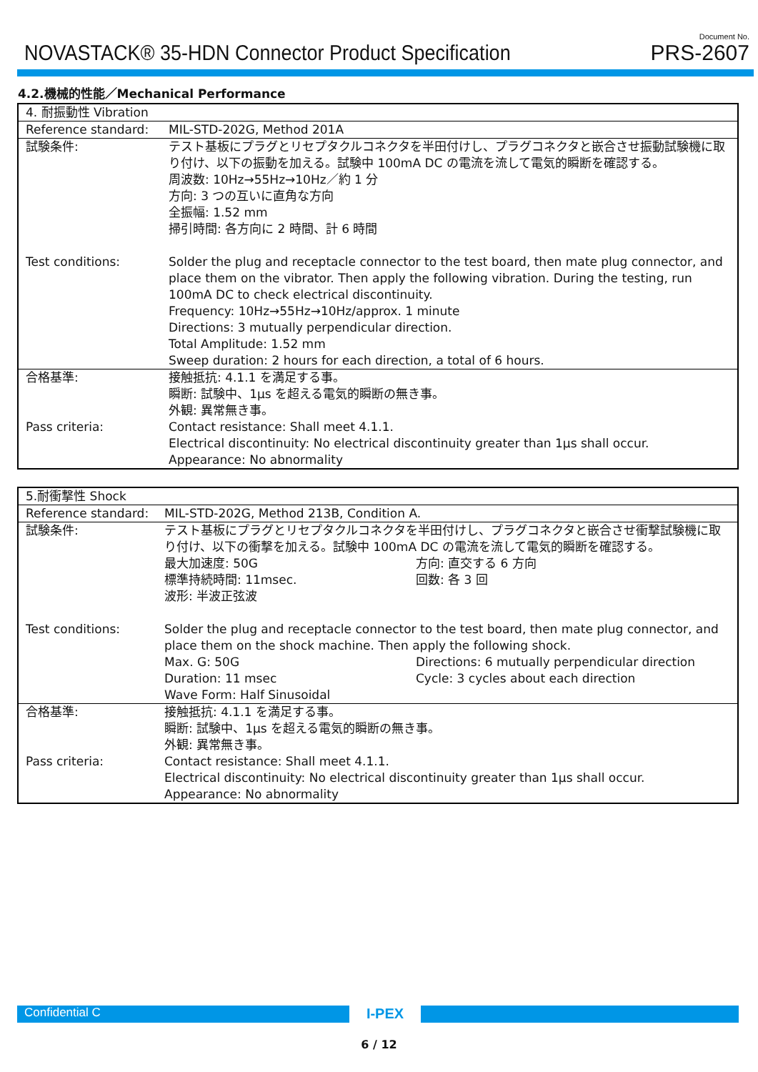NOVASTACK® 35-HDN Connector Product Specification
Document No.
PRS-2607
4.2.機械的性能／Mechanical Performance
| 4. 耐振動性 Vibration | |
| Reference standard: | MIL-STD-202G, Method 201A |
| 試験条件: | テスト基板にプラグとリセプタクルコネクタを半田付けし、プラグコネクタと嵌合させ振動試験機に取り付け、以下の振動を加える。試験中 100mA DC の電流を流して電気的瞬断を確認する。 周波数: 10Hz→55Hz→10Hz／約 1 分 方向: 3 つの互いに直角な方向 全振幅: 1.52 mm 掃引時間: 各方向に 2 時間、計 6 時間 |
| Test conditions: | Solder the plug and receptacle connector to the test board, then mate plug connector, and place them on the vibrator. Then apply the following vibration. During the testing, run 100mA DC to check electrical discontinuity. Frequency: 10Hz→55Hz→10Hz/approx. 1 minute Directions: 3 mutually perpendicular direction. Total Amplitude: 1.52 mm Sweep duration: 2 hours for each direction, a total of 6 hours. |
| 合格基準: | 接触抵抗: 4.1.1 を満足する事。 瞬断: 試験中、1μs を超える電気的瞬断の無き事。 外観: 異常無き事。 |
| Pass criteria: | Contact resistance: Shall meet 4.1.1. Electrical discontinuity: No electrical discontinuity greater than 1μs shall occur. Appearance: No abnormality |
| 5.耐衝撃性 Shock | |
| Reference standard: | MIL-STD-202G, Method 213B, Condition A. |
| 試験条件: | テスト基板にプラグとリセプタクルコネクタを半田付けし、プラグコネクタと嵌合させ衝撃試験機に取り付け、以下の衝撃を加える。試験中 100mA DC の電流を流して電気的瞬断を確認する。 最大加速度: 50G 方向: 直交する 6 方向 標準持続時間: 11msec. 回数: 各 3 回 波形: 半波正弦波 |
| Test conditions: | Solder the plug and receptacle connector to the test board, then mate plug connector, and place them on the shock machine. Then apply the following shock. Max. G: 50G Directions: 6 mutually perpendicular direction Duration: 11 msec Cycle: 3 cycles about each direction Wave Form: Half Sinusoidal |
| 合格基準: | 接触抵抗: 4.1.1 を満足する事。 瞬断: 試験中、1μs を超える電気的瞬断の無き事。 外観: 異常無き事。 |
| Pass criteria: | Contact resistance: Shall meet 4.1.1. Electrical discontinuity: No electrical discontinuity greater than 1μs shall occur. Appearance: No abnormality |
Confidential C
I-PEX
6 / 12